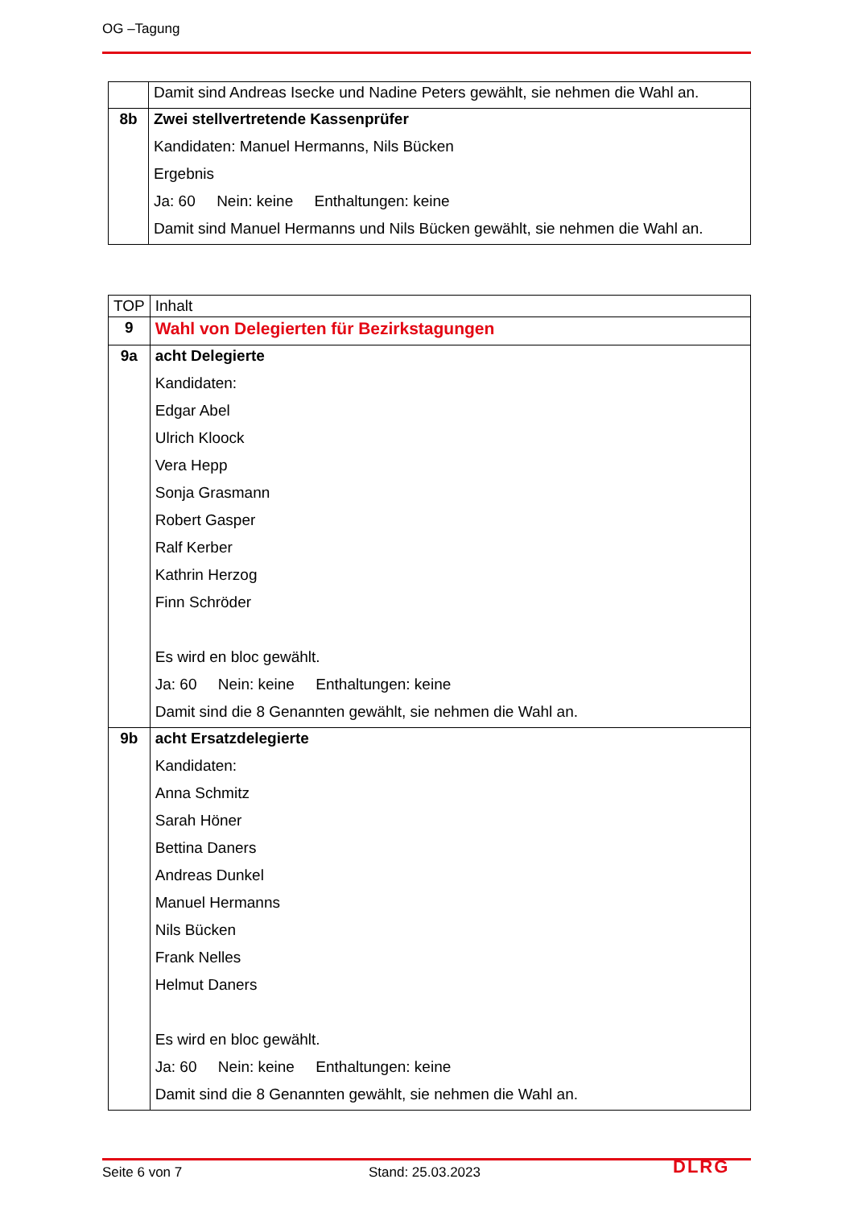OG –Tagung
| | Damit sind Andreas Isecke und Nadine Peters gewählt, sie nehmen die Wahl an. |
| 8b | Zwei stellvertretende Kassenprüfer Kandidaten: Manuel Hermanns, Nils Bücken Ergebnis Ja: 60 Nein: keine Enthaltungen: keine Damit sind Manuel Hermanns und Nils Bücken gewählt, sie nehmen die Wahl an. |
| TOP | Inhalt |
| 9 | Wahl von Delegierten für Bezirkstagungen |
| 9a | acht Delegierte Kandidaten: Edgar Abel Ulrich Kloock Vera Hepp Sonja Grasmann Robert Gasper Ralf Kerber Kathrin Herzog Finn Schröder Es wird en bloc gewählt. Ja: 60 Nein: keine Enthaltungen: keine Damit sind die 8 Genannten gewählt, sie nehmen die Wahl an. |
| 9b | acht Ersatzdelegierte Kandidaten: Anna Schmitz Sarah Höner Bettina Daners Andreas Dunkel Manuel Hermanns Nils Bücken Frank Nelles Helmut Daners Es wird en bloc gewählt. Ja: 60 Nein: keine Enthaltungen: keine Damit sind die 8 Genannten gewählt, sie nehmen die Wahl an. |
Seite 6 von 7 Stand: 25.03.2023 DLRG